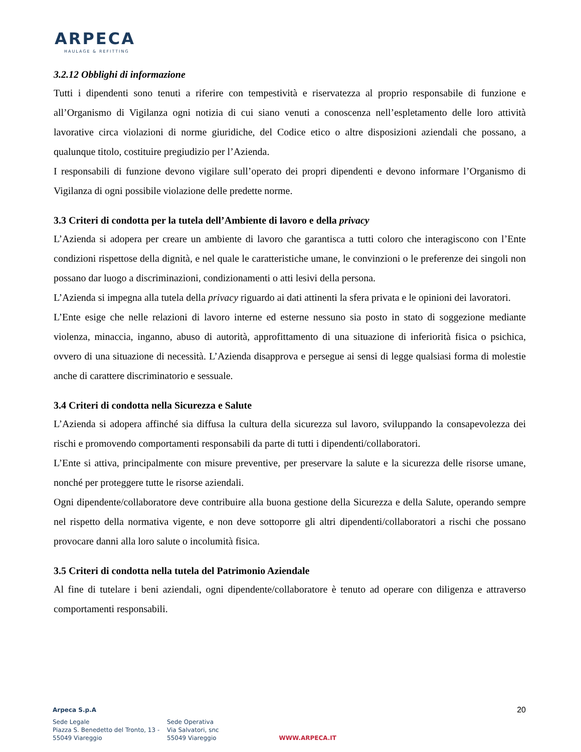ARPECA
HAULAGE & REFITTING
3.2.12 Obblighi di informazione
Tutti i dipendenti sono tenuti a riferire con tempestività e riservatezza al proprio responsabile di funzione e all’Organismo di Vigilanza ogni notizia di cui siano venuti a conoscenza nell’espletamento delle loro attività lavorative circa violazioni di norme giuridiche, del Codice etico o altre disposizioni aziendali che possano, a qualunque titolo, costituire pregiudizio per l’Azienda.
I responsabili di funzione devono vigilare sull’operato dei propri dipendenti e devono informare l’Organismo di Vigilanza di ogni possibile violazione delle predette norme.
3.3 Criteri di condotta per la tutela dell’Ambiente di lavoro e della privacy
L’Azienda si adopera per creare un ambiente di lavoro che garantisca a tutti coloro che interagiscono con l’Ente condizioni rispettose della dignità, e nel quale le caratteristiche umane, le convinzioni o le preferenze dei singoli non possano dar luogo a discriminazioni, condizionamenti o atti lesivi della persona.
L’Azienda si impegna alla tutela della privacy riguardo ai dati attinenti la sfera privata e le opinioni dei lavoratori.
L’Ente esige che nelle relazioni di lavoro interne ed esterne nessuno sia posto in stato di soggezione mediante violenza, minaccia, inganno, abuso di autorità, approfittamento di una situazione di inferiorità fisica o psichica, ovvero di una situazione di necessità. L’Azienda disapprova e persegue ai sensi di legge qualsiasi forma di molestie anche di carattere discriminatorio e sessuale.
3.4 Criteri di condotta nella Sicurezza e Salute
L’Azienda si adopera affinché sia diffusa la cultura della sicurezza sul lavoro, sviluppando la consapevolezza dei rischi e promovendo comportamenti responsabili da parte di tutti i dipendenti/collaboratori.
L’Ente si attiva, principalmente con misure preventive, per preservare la salute e la sicurezza delle risorse umane, nonché per proteggere tutte le risorse aziendali.
Ogni dipendente/collaboratore deve contribuire alla buona gestione della Sicurezza e della Salute, operando sempre nel rispetto della normativa vigente, e non deve sottoporre gli altri dipendenti/collaboratori a rischi che possano provocare danni alla loro salute o incolumità fisica.
3.5 Criteri di condotta nella tutela del Patrimonio Aziendale
Al fine di tutelare i beni aziendali, ogni dipendente/collaboratore è tenuto ad operare con diligenza e attraverso comportamenti responsabili.
20
Arpeca S.p.A
Sede Legale
Piazza S. Benedetto del Tronto, 13 -
55049 Viareggio
Sede Operativa
Via Salvatori, snc
55049 Viareggio
WWW.ARPECA.IT